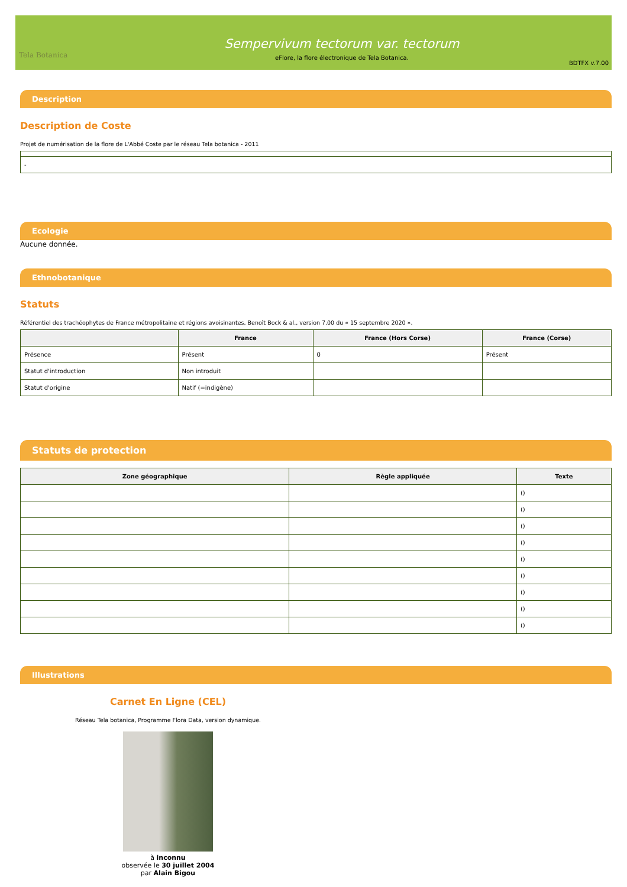Tela Botanica
Sempervivum tectorum var. tectorum
eFlore, la flore électronique de Tela Botanica.
BDTFX v.7.00
Description
Description de Coste
Projet de numérisation de la flore de L'Abbé Coste par le réseau Tela botanica - 2011
| - |
Ecologie
Aucune donnée.
Ethnobotanique
Statuts
Référentiel des trachéophytes de France métropolitaine et régions avoisinantes, Benoît Bock & al., version 7.00 du « 15 septembre 2020 ».
| | France | France (Hors Corse) | France (Corse) |
| --- | --- | --- | --- |
| Présence | Présent | 0 | Présent |
| Statut d'introduction | Non introduit | | |
| Statut d'origine | Natif (=indigène) | | |
Statuts de protection
| Zone géographique | Règle appliquée | Texte |
| --- | --- | --- |
| | | () |
| | | () |
| | | () |
| | | () |
| | | () |
| | | () |
| | | () |
| | | () |
| | | () |
Illustrations
Carnet En Ligne (CEL)
Réseau Tela botanica, Programme Flora Data, version dynamique.
à inconnu
observée le 30 juillet 2004
par Alain Bigou